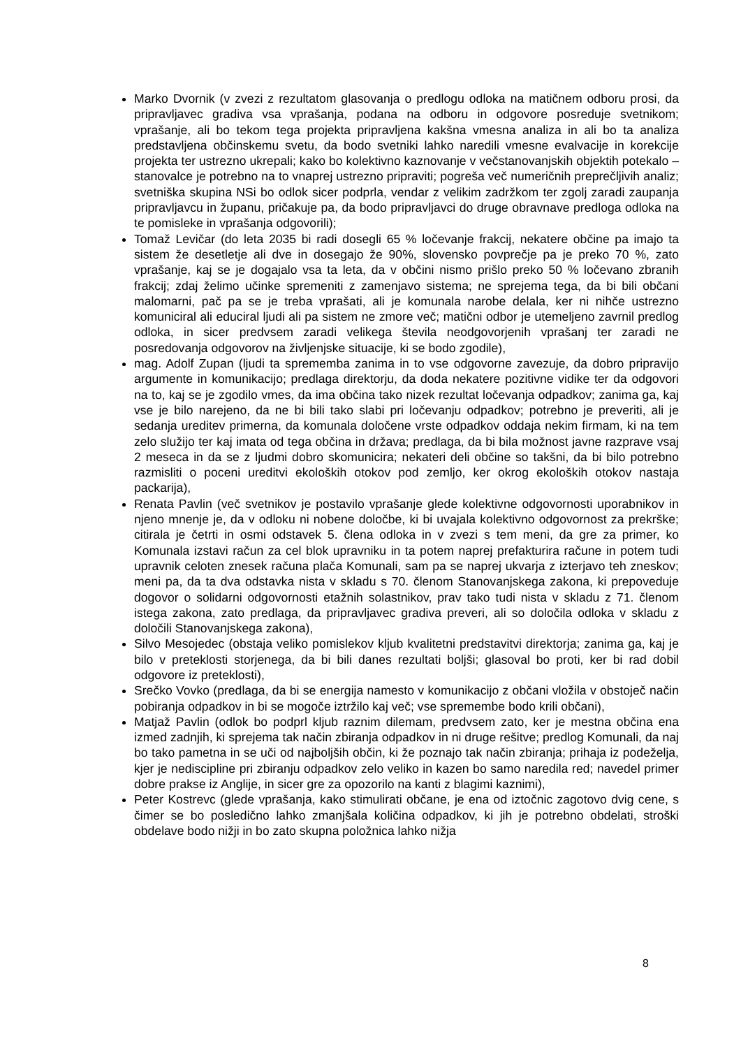Marko Dvornik (v zvezi z rezultatom glasovanja o predlogu odloka na matičnem odboru prosi, da pripravljavec gradiva vsa vprašanja, podana na odboru in odgovore posreduje svetnikom; vprašanje, ali bo tekom tega projekta pripravljena kakšna vmesna analiza in ali bo ta analiza predstavljena občinskemu svetu, da bodo svetniki lahko naredili vmesne evalvacije in korekcije projekta ter ustrezno ukrepali; kako bo kolektivno kaznovanje v večstanovanjskih objektih potekalo – stanovalce je potrebno na to vnaprej ustrezno pripraviti; pogreša več numeričnih preprečljivih analiz; svetniška skupina NSi bo odlok sicer podprla, vendar z velikim zadržkom ter zgolj zaradi zaupanja pripravljavcu in županu, pričakuje pa, da bodo pripravljavci do druge obravnave predloga odloka na te pomisleke in vprašanja odgovorili);
Tomaž Levičar (do leta 2035 bi radi dosegli 65 % ločevanje frakcij, nekatere občine pa imajo ta sistem že desetletje ali dve in dosegajo že 90%, slovensko povprečje pa je preko 70 %, zato vprašanje, kaj se je dogajalo vsa ta leta, da v občini nismo prišlo preko 50 % ločevano zbranih frakcij; zdaj želimo učinke spremeniti z zamenjavo sistema; ne sprejema tega, da bi bili občani malomarni, pač pa se je treba vprašati, ali je komunala narobe delala, ker ni nihče ustrezno komuniciral ali educiral ljudi ali pa sistem ne zmore več; matični odbor je utemeljeno zavrnil predlog odloka, in sicer predvsem zaradi velikega števila neodgovorjenih vprašanj ter zaradi ne posredovanja odgovorov na življenjske situacije, ki se bodo zgodile),
mag. Adolf Zupan (ljudi ta sprememba zanima in to vse odgovorne zavezuje, da dobro pripravijo argumente in komunikacijo; predlaga direktorju, da doda nekatere pozitivne vidike ter da odgovori na to, kaj se je zgodilo vmes, da ima občina tako nizek rezultat ločevanja odpadkov; zanima ga, kaj vse je bilo narejeno, da ne bi bili tako slabi pri ločevanju odpadkov; potrebno je preveriti, ali je sedanja ureditev primerna, da komunala določene vrste odpadkov oddaja nekim firmam, ki na tem zelo služijo ter kaj imata od tega občina in država; predlaga, da bi bila možnost javne razprave vsaj 2 meseca in da se z ljudmi dobro skomunicira; nekateri deli občine so takšni, da bi bilo potrebno razmisliti o poceni ureditvi ekoloških otokov pod zemljo, ker okrog ekoloških otokov nastaja packarija),
Renata Pavlin (več svetnikov je postavilo vprašanje glede kolektivne odgovornosti uporabnikov in njeno mnenje je, da v odloku ni nobene določbe, ki bi uvajala kolektivno odgovornost za prekrške; citirala je četrti in osmi odstavek 5. člena odloka in v zvezi s tem meni, da gre za primer, ko Komunala izstavi račun za cel blok upravniku in ta potem naprej prefakturira račune in potem tudi upravnik celoten znesek računa plača Komunali, sam pa se naprej ukvarja z izterjavo teh zneskov; meni pa, da ta dva odstavka nista v skladu s 70. členom Stanovanjskega zakona, ki prepoveduje dogovor o solidarni odgovornosti etažnih solastnikov, prav tako tudi nista v skladu z 71. členom istega zakona, zato predlaga, da pripravljavec gradiva preveri, ali so določila odloka v skladu z določili Stanovanjskega zakona),
Silvo Mesojedec (obstaja veliko pomislekov kljub kvalitetni predstavitvi direktorja; zanima ga, kaj je bilo v preteklosti storjenega, da bi bili danes rezultati boljši; glasoval bo proti, ker bi rad dobil odgovore iz preteklosti),
Srečko Vovko (predlaga, da bi se energija namesto v komunikacijo z občani vložila v obstoječ način pobiranja odpadkov in bi se mogoče iztržilo kaj več; vse spremembe bodo krili občani),
Matjaž Pavlin (odlok bo podprl kljub raznim dilemam, predvsem zato, ker je mestna občina ena izmed zadnjih, ki sprejema tak način zbiranja odpadkov in ni druge rešitve; predlog Komunali, da naj bo tako pametna in se uči od najboljših občin, ki že poznajo tak način zbiranja; prihaja iz podeželja, kjer je nediscipline pri zbiranju odpadkov zelo veliko in kazen bo samo naredila red; navedel primer dobre prakse iz Anglije, in sicer gre za opozorilo na kanti z blagimi kaznimi),
Peter Kostrevc (glede vprašanja, kako stimulirati občane, je ena od iztočnic zagotovo dvig cene, s čimer se bo posledično lahko zmanjšala količina odpadkov, ki jih je potrebno obdelati, stroški obdelave bodo nižji in bo zato skupna položnica lahko nižja
8